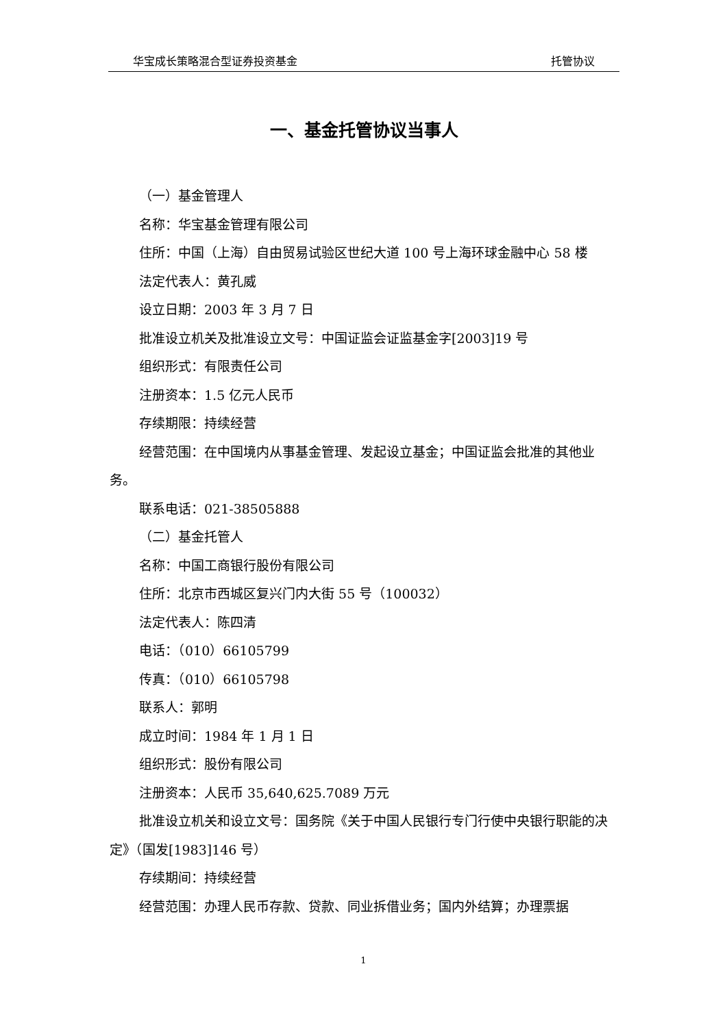华宝成长策略混合型证券投资基金 托管协议
一、基金托管协议当事人
（一）基金管理人
名称：华宝基金管理有限公司
住所：中国（上海）自由贸易试验区世纪大道 100 号上海环球金融中心 58 楼
法定代表人：黄孔威
设立日期：2003 年 3 月 7 日
批准设立机关及批准设立文号：中国证监会证监基金字[2003]19 号
组织形式：有限责任公司
注册资本：1.5 亿元人民币
存续期限：持续经营
经营范围：在中国境内从事基金管理、发起设立基金；中国证监会批准的其他业务。
联系电话：021-38505888
（二）基金托管人
名称：中国工商银行股份有限公司
住所：北京市西城区复兴门内大街 55 号（100032）
法定代表人：陈四清
电话：（010）66105799
传真：（010）66105798
联系人：郭明
成立时间：1984 年 1 月 1 日
组织形式：股份有限公司
注册资本：人民币 35,640,625.7089 万元
批准设立机关和设立文号：国务院《关于中国人民银行专门行使中央银行职能的决定》（国发[1983]146 号）
存续期间：持续经营
经营范围：办理人民币存款、贷款、同业拆借业务；国内外结算；办理票据
1